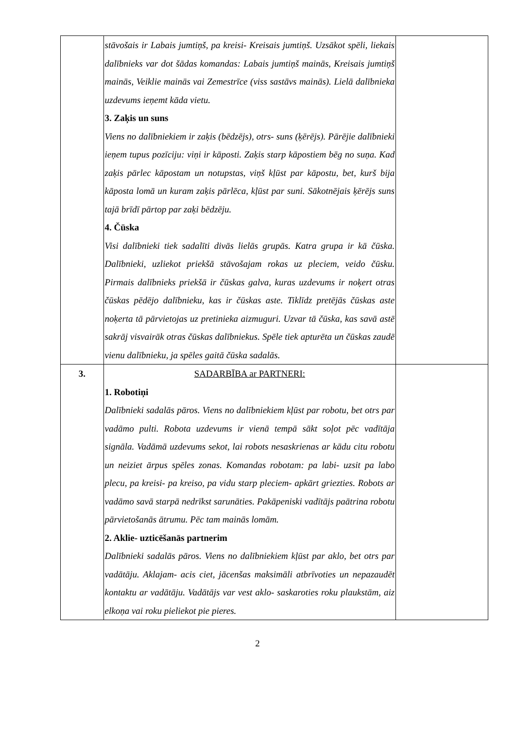| | stāvošais ir Labais jumtiņš, pa kreisi- Kreisais jumtiņš. Uzsākot spēli, liekais dalībnieks var dot šādas komandas: Labais jumtiņš mainās, Kreisais jumtiņš mainās, Veiklie mainās vai Zemestrīce (viss sastāvs mainās). Lielā dalībnieka uzdevums ieņemt kāda vietu. 3. Zaķis un suns Viens no dalībniekiem ir zaķis (bēdzējs), otrs- suns (ķērējs). Pārējie dalībnieki ieņem tupus pozīciju: viņi ir kāposti. Zaķis starp kāpostiem bēg no suņa. Kad zaķis pārlec kāpostam un notupstas, viņš kļūst par kāpostu, bet, kurš bija kāposta lomā un kuram zaķis pārlēca, kļūst par suni. Sākotnējais ķērējs suns tajā brīdī pārtop par zaķi bēdzēju. 4. Čūska Visi dalībnieki tiek sadalīti divās lielās grupās. Katra grupa ir kā čūska. Dalībnieki, uzliekot priekšā stāvošajam rokas uz pleciem, veido čūsku. Pirmais dalībnieks priekšā ir čūskas galva, kuras uzdevums ir noķert otras čūskas pēdējo dalībnieku, kas ir čūskas aste. Tiklīdz pretējās čūskas aste noķerta tā pārvietojas uz pretinieka aizmuguri. Uzvar tā čūska, kas savā astē sakrāj visvairāk otras čūskas dalībniekus. Spēle tiek apturēta un čūskas zaudē vienu dalībnieku, ja spēles gaitā čūska sadalās. | |
| 3. | SADARBĪBA ar PARTNERI: 1. Robotiņi Dalībnieki sadalās pāros. Viens no dalībniekiem kļūst par robotu, bet otrs par vadāmo pulti. Robota uzdevums ir vienā tempā sākt soļot pēc vadītāja signāla. Vadāmā uzdevums sekot, lai robots nesaskrienas ar kādu citu robotu un neiziet ārpus spēles zonas. Komandas robotam: pa labi- uzsit pa labo plecu, pa kreisi- pa kreiso, pa vidu starp pleciem- apkārt griezties. Robots ar vadāmo savā starpā nedrīkst sarunāties. Pakāpeniski vadītājs paātrina robotu pārvietošanās ātrumu. Pēc tam mainās lomām. 2. Aklie- uzticēšanās partnerim Dalībnieki sadalās pāros. Viens no dalībniekiem kļūst par aklo, bet otrs par vadātāju. Aklajam- acis ciet, jācenšas maksimāli atbrīvoties un nepazaudēt kontaktu ar vadātāju. Vadātājs var vest aklo- saskaroties roku plaukstām, aiz elkoņa vai roku pieliekot pie pieres. | |
2